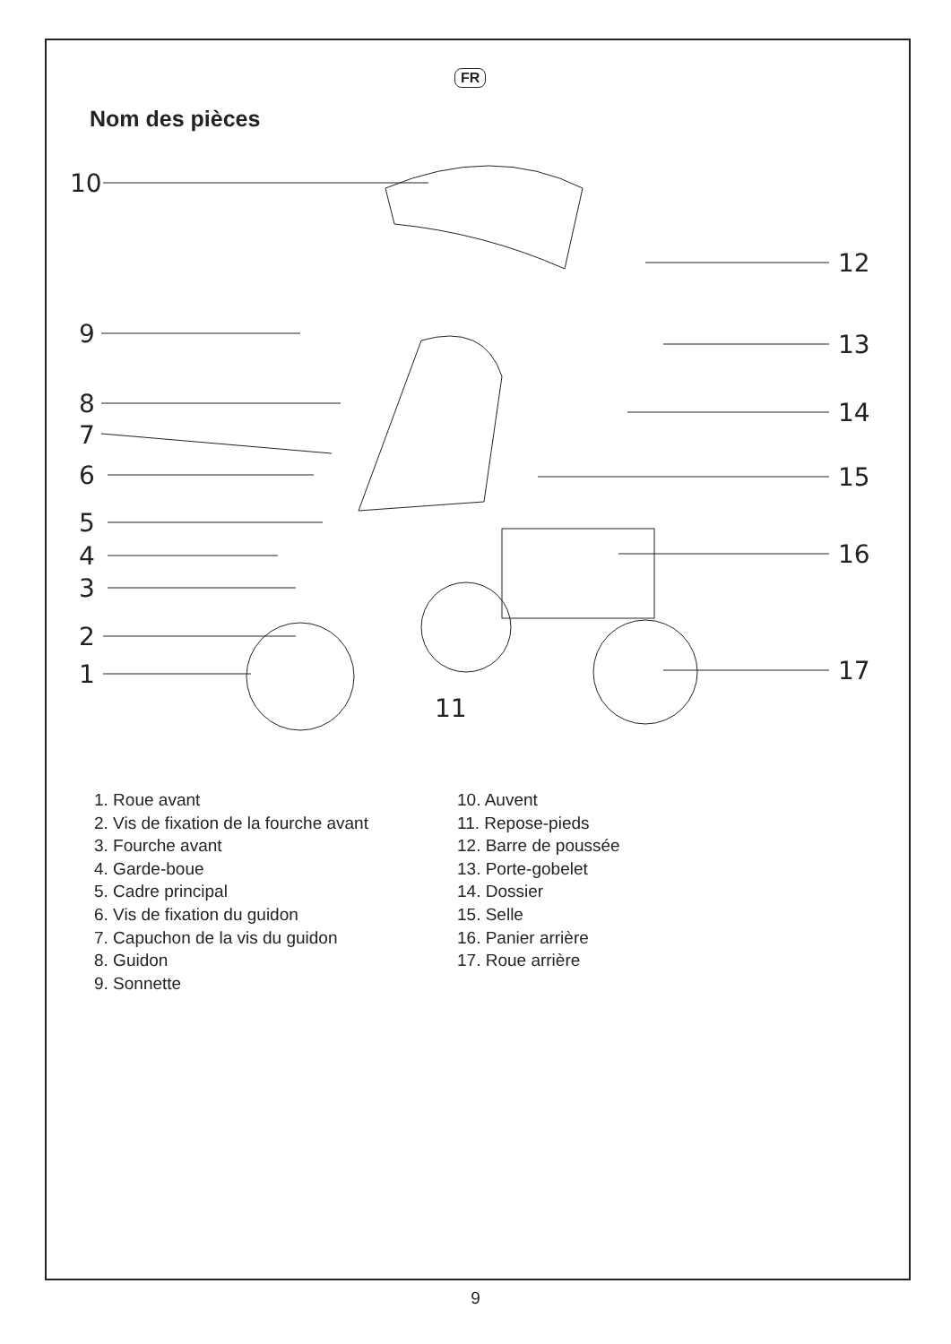FR
Nom des pièces
10
9
8
7
6
5
4
3
2
1
11
12
13
14
15
16
17
1. Roue avant
2. Vis de fixation de la fourche avant
3. Fourche avant
4. Garde-boue
5. Cadre principal
6. Vis de fixation du guidon
7. Capuchon de la vis du guidon
8. Guidon
9. Sonnette
10. Auvent
11. Repose-pieds
12. Barre de poussée
13. Porte-gobelet
14. Dossier
15. Selle
16. Panier arrière
17. Roue arrière
9